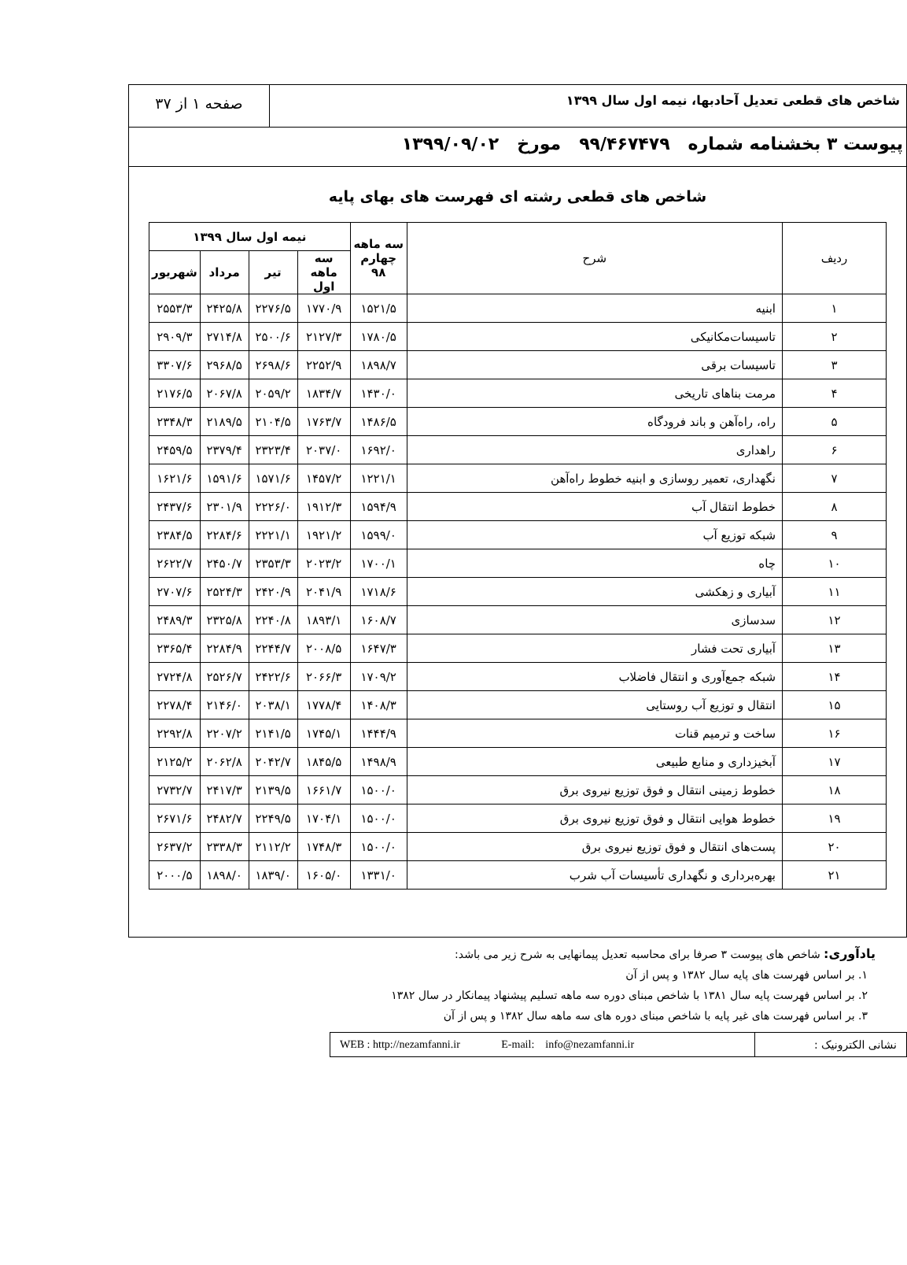شاخص های قطعی تعدیل آحادبها، نیمه اول سال ۱۳۹۹
صفحه ۱ از ۳۷
پیوست ۳ بخشنامه شماره ۹۹/۴۶۷۴۷۹ مورخ ۱۳۹۹/۰۹/۰۲
شاخص های قطعی رشته ای فهرست های بهای پایه
| ردیف | شرح | سه ماهه چهارم ۹۸ | نیمه اول سال ۱۳۹۹ | | | |
| --- | --- | --- | --- | --- | --- | --- |
| | | | سه ماهه اول | تیر | مرداد | شهریور |
| ۱ | ابنیه | ۱۵۲۱/۵ | ۱۷۷۰/۹ | ۲۲۷۶/۵ | ۲۴۲۵/۸ | ۲۵۵۳/۳ |
| ۲ | تاسیسات‌مکانیکی | ۱۷۸۰/۵ | ۲۱۲۷/۳ | ۲۵۰۰/۶ | ۲۷۱۴/۸ | ۲۹۰۹/۳ |
| ۳ | تاسیسات برقی | ۱۸۹۸/۷ | ۲۲۵۲/۹ | ۲۶۹۸/۶ | ۲۹۶۸/۵ | ۳۳۰۷/۶ |
| ۴ | مرمت بناهای تاریخی | ۱۴۳۰/۰ | ۱۸۳۴/۷ | ۲۰۵۹/۲ | ۲۰۶۷/۸ | ۲۱۷۶/۵ |
| ۵ | راه، راه‌آهن و باند فرودگاه | ۱۴۸۶/۵ | ۱۷۶۳/۷ | ۲۱۰۴/۵ | ۲۱۸۹/۵ | ۲۳۴۸/۳ |
| ۶ | راهداری | ۱۶۹۲/۰ | ۲۰۳۷/۰ | ۲۳۲۳/۴ | ۲۳۷۹/۴ | ۲۴۵۹/۵ |
| ۷ | نگهداری، تعمیر روسازی و ابنیه خطوط راه‌آهن | ۱۲۲۱/۱ | ۱۴۵۷/۲ | ۱۵۷۱/۶ | ۱۵۹۱/۶ | ۱۶۲۱/۶ |
| ۸ | خطوط انتقال آب | ۱۵۹۴/۹ | ۱۹۱۲/۳ | ۲۲۲۶/۰ | ۲۳۰۱/۹ | ۲۴۳۷/۶ |
| ۹ | شبکه توزیع آب | ۱۵۹۹/۰ | ۱۹۲۱/۲ | ۲۲۲۱/۱ | ۲۲۸۴/۶ | ۲۳۸۴/۵ |
| ۱۰ | چاه | ۱۷۰۰/۱ | ۲۰۲۳/۲ | ۲۳۵۳/۳ | ۲۴۵۰/۷ | ۲۶۲۲/۷ |
| ۱۱ | آبیاری و زهکشی | ۱۷۱۸/۶ | ۲۰۴۱/۹ | ۲۴۲۰/۹ | ۲۵۲۴/۳ | ۲۷۰۷/۶ |
| ۱۲ | سدسازی | ۱۶۰۸/۷ | ۱۸۹۳/۱ | ۲۲۴۰/۸ | ۲۳۲۵/۸ | ۲۴۸۹/۳ |
| ۱۳ | آبیاری تحت فشار | ۱۶۴۷/۳ | ۲۰۰۸/۵ | ۲۲۴۴/۷ | ۲۲۸۴/۹ | ۲۳۶۵/۴ |
| ۱۴ | شبکه جمع‌آوری و انتقال فاضلاب | ۱۷۰۹/۲ | ۲۰۶۶/۳ | ۲۴۲۲/۶ | ۲۵۲۶/۷ | ۲۷۲۴/۸ |
| ۱۵ | انتقال و توزیع آب روستایی | ۱۴۰۸/۳ | ۱۷۷۸/۴ | ۲۰۳۸/۱ | ۲۱۴۶/۰ | ۲۲۷۸/۴ |
| ۱۶ | ساخت و ترمیم قنات | ۱۴۴۴/۹ | ۱۷۴۵/۱ | ۲۱۴۱/۵ | ۲۲۰۷/۲ | ۲۲۹۲/۸ |
| ۱۷ | آبخیزداری و منابع طبیعی | ۱۴۹۸/۹ | ۱۸۴۵/۵ | ۲۰۴۲/۷ | ۲۰۶۲/۸ | ۲۱۲۵/۲ |
| ۱۸ | خطوط زمینی انتقال و فوق توزیع نیروی برق | ۱۵۰۰/۰ | ۱۶۶۱/۷ | ۲۱۳۹/۵ | ۲۴۱۷/۳ | ۲۷۳۲/۷ |
| ۱۹ | خطوط هوایی انتقال و فوق توزیع نیروی برق | ۱۵۰۰/۰ | ۱۷۰۴/۱ | ۲۲۴۹/۵ | ۲۴۸۲/۷ | ۲۶۷۱/۶ |
| ۲۰ | پست‌های انتقال و فوق توزیع نیروی برق | ۱۵۰۰/۰ | ۱۷۴۸/۳ | ۲۱۱۲/۲ | ۲۳۳۸/۳ | ۲۶۳۷/۲ |
| ۲۱ | بهره‌برداری و نگهداری تأسیسات آب شرب | ۱۳۳۱/۰ | ۱۶۰۵/۰ | ۱۸۳۹/۰ | ۱۸۹۸/۰ | ۲۰۰۰/۵ |
یادآوری: شاخص های پیوست ۳ صرفا برای محاسبه تعدیل پیمانهایی به شرح زیر می باشد:
۱. بر اساس فهرست های پایه سال ۱۳۸۲ و پس از آن
۲. بر اساس فهرست پایه سال ۱۳۸۱ با شاخص مبنای دوره سه ماهه تسلیم پیشنهاد پیمانکار در سال ۱۳۸۲
۳. بر اساس فهرست های غیر پایه با شاخص مبنای دوره های سه ماهه سال ۱۳۸۲ و پس از آن
نشانی الکترونیک :
WEB : http://nezamfanni.ir E-mail: info@nezamfanni.ir